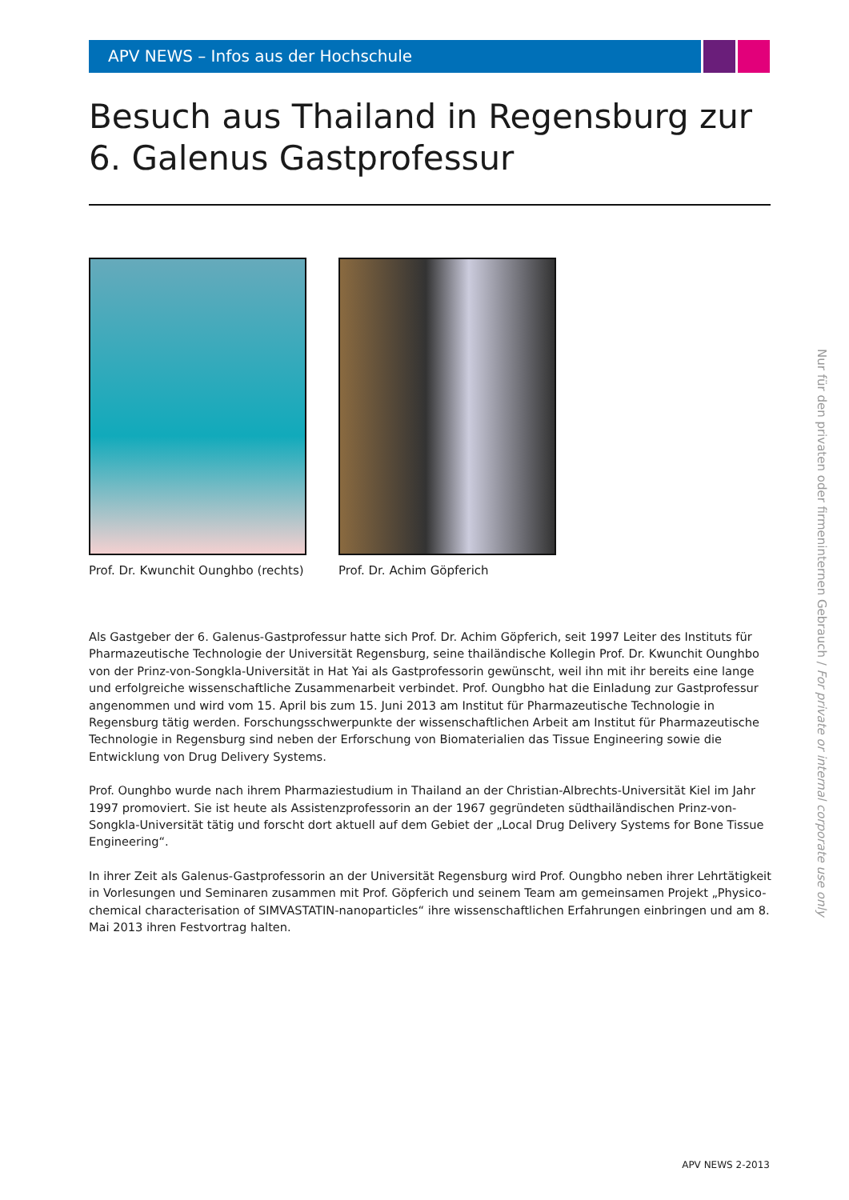APV NEWS – Infos aus der Hochschule
Besuch aus Thailand in Regensburg zur 6. Galenus Gastprofessur
Prof. Dr. Kwunchit Ounghbo (rechts)
Prof. Dr. Achim Göpferich
Als Gastgeber der 6. Galenus-Gastprofessur hatte sich Prof. Dr. Achim Göpferich, seit 1997 Leiter des Instituts für Pharmazeu­tische Technologie der Universität Regensburg, seine thailändische Kollegin Prof. Dr. Kwunchit Ounghbo von der Prinz-von-Songkla-Universität in Hat Yai als Gastprofessorin gewünscht, weil ihn mit ihr bereits eine lange und erfolgreiche wissenschaftliche Zusammenarbeit verbindet. Prof. Oungbho hat die Einladung zur Gastprofessur angenommen und wird vom 15. April bis zum 15. Juni 2013 am Institut für Pharmazeutische Technologie in Regensburg tätig werden. Forschungs­schwerpunkte der wissenschaftlichen Arbeit am Institut für Pharmazeutische Technologie in Regensburg sind neben der Erfor­schung von Biomaterialien das Tissue Engineering sowie die Entwicklung von Drug Delivery Systems.
Prof. Ounghbo wurde nach ihrem Pharmaziestudium in Thailand an der Christian-Albrechts-Universität Kiel im Jahr 1997 pro­moviert. Sie ist heute als Assistenzprofessorin an der 1967 gegründeten südthailändischen Prinz-von-Songkla-Universität tätig und forscht dort aktuell auf dem Gebiet der „Local Drug Delivery Systems for Bone Tissue Engineering“.
In ihrer Zeit als Galenus-Gastprofessorin an der Universität Regensburg wird Prof. Oungbho neben ihrer Lehrtätigkeit in Vorle­sungen und Seminaren zusammen mit Prof. Göpferich und seinem Team am gemeinsamen Projekt „Physico-chemical charac­terisation of SIMVASTATIN-nanoparticles“ ihre wissenschaftlichen Erfahrungen einbringen und am 8. Mai 2013 ihren Festvortrag halten.
Nur für den privaten oder firmeninternen Gebrauch / For private or internal corporate use only
APV NEWS 2-2013